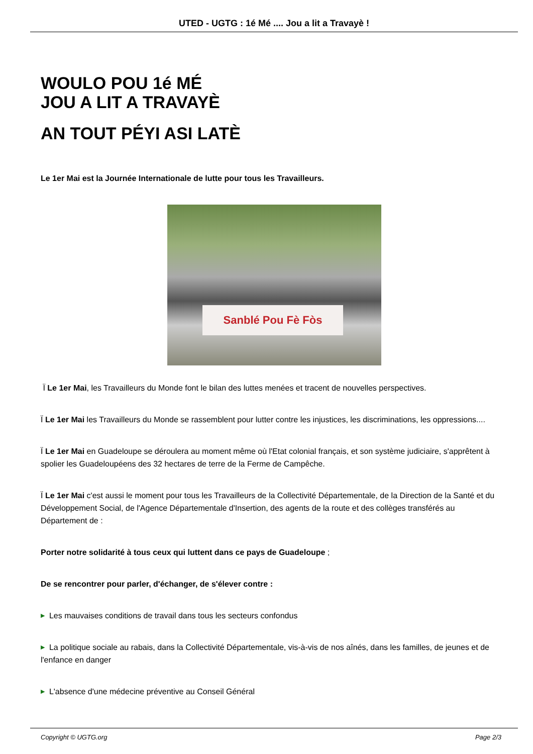UTED - UGTG : 1é Mé .... Jou a lit a Travayè !
WOULO POU 1é MÉ
JOU A LIT A TRAVAYÈ
AN TOUT PÉYI ASI LATÈ
Le 1er Mai est la Journée Internationale de lutte pour tous les Travailleurs.
Sanblé Pou Fè Fòs
Ï Le 1er Mai, les Travailleurs du Monde font le bilan des luttes menées et tracent de nouvelles perspectives.
Ï Le 1er Mai les Travailleurs du Monde se rassemblent pour lutter contre les injustices, les discriminations, les oppressions....
Ï Le 1er Mai en Guadeloupe se déroulera au moment même où l'Etat colonial français, et son système judiciaire, s'apprêtent à spolier les Guadeloupéens des 32 hectares de terre de la Ferme de Campêche.
Ï Le 1er Mai c'est aussi le moment pour tous les Travailleurs de la Collectivité Départementale, de la Direction de la Santé et du Développement Social, de l'Agence Départementale d'Insertion, des agents de la route et des collèges transférés au Département de :
Porter notre solidarité à tous ceux qui luttent dans ce pays de Guadeloupe ;
De se rencontrer pour parler, d'échanger, de s'élever contre :
▶ Les mauvaises conditions de travail dans tous les secteurs confondus
▶ La politique sociale au rabais, dans la Collectivité Départementale, vis-à-vis de nos aînés, dans les familles, de jeunes et de l'enfance en danger
▶ L'absence d'une médecine préventive au Conseil Général
Copyright © UGTG.org Page 2/3